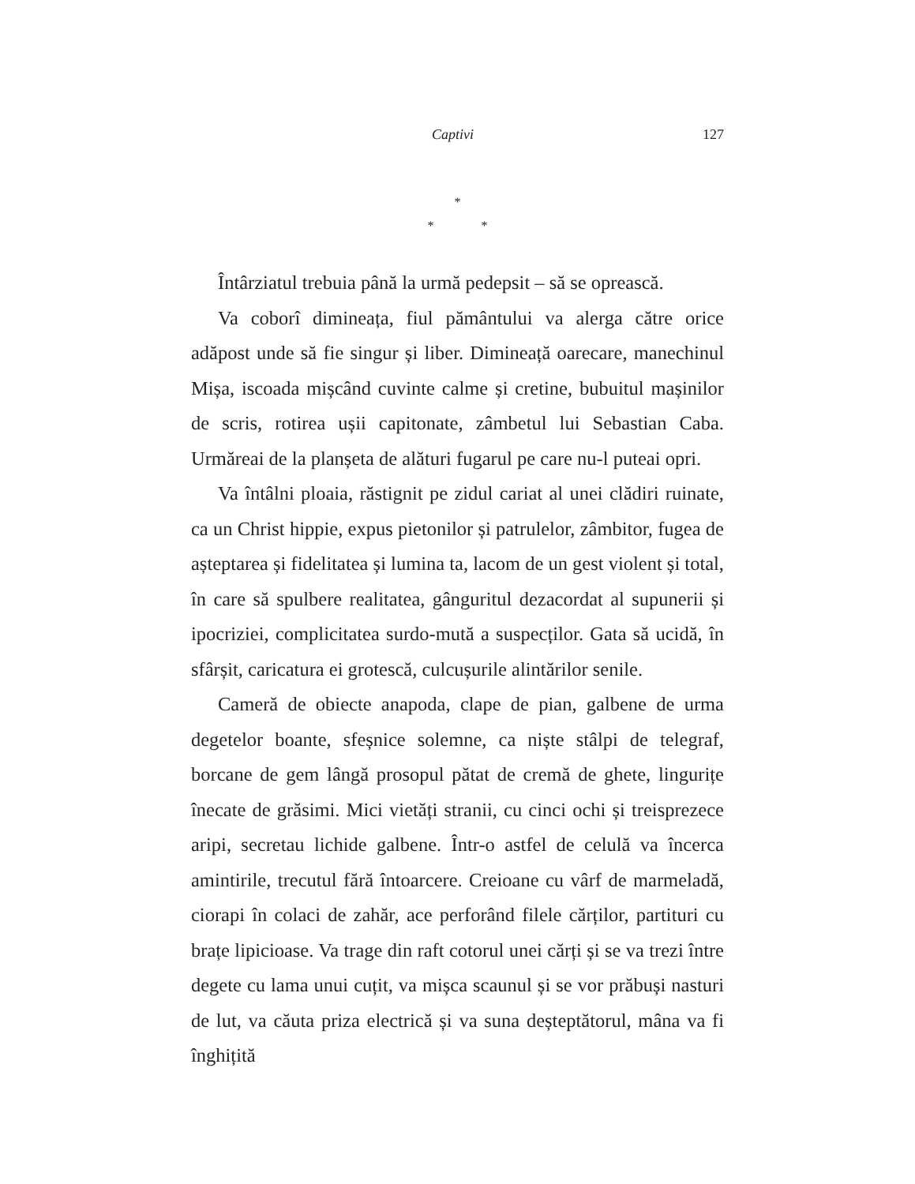Captivi 127
*
* *
Întârziatul trebuia până la urmă pedepsit – să se oprească.
Va coborî dimineața, fiul pământului va alerga către orice adăpost unde să fie singur și liber. Dimineață oarecare, manechinul Mișa, iscoada mișcând cuvinte calme și cretine, bubuitul mașinilor de scris, rotirea ușii capitonate, zâmbetul lui Sebastian Caba. Urmăreai de la planșeta de alături fugarul pe care nu-l puteai opri.
Va întâlni ploaia, răstignit pe zidul cariat al unei clădiri ruinate, ca un Christ hippie, expus pietonilor și patrulelor, zâmbitor, fugea de așteptarea și fidelitatea și lumina ta, lacom de un gest violent și total, în care să spulbere realitatea, gânguritul dezacordat al supunerii și ipocriziei, complicitatea surdo-mută a suspecților. Gata să ucidă, în sfârșit, caricatura ei grotescă, culcușurile alintărilor senile.
Cameră de obiecte anapoda, clape de pian, galbene de urma degetelor boante, sfeșnice solemne, ca niște stâlpi de telegraf, borcane de gem lângă prosopul pătat de cremă de ghete, lingurițe înecate de grăsimi. Mici vietăți stranii, cu cinci ochi și treisprezece aripi, secretau lichide galbene. Într-o astfel de celulă va încerca amintirile, trecutul fără întoarcere. Creioane cu vârf de marmeladă, ciorapi în colaci de zahăr, ace perforând filele cărților, partituri cu brațe lipicioase. Va trage din raft cotorul unei cărți și se va trezi între degete cu lama unui cuțit, va mișca scaunul și se vor prăbuși nasturi de lut, va căuta priza electrică și va suna deșteptătorul, mâna va fi înghițită